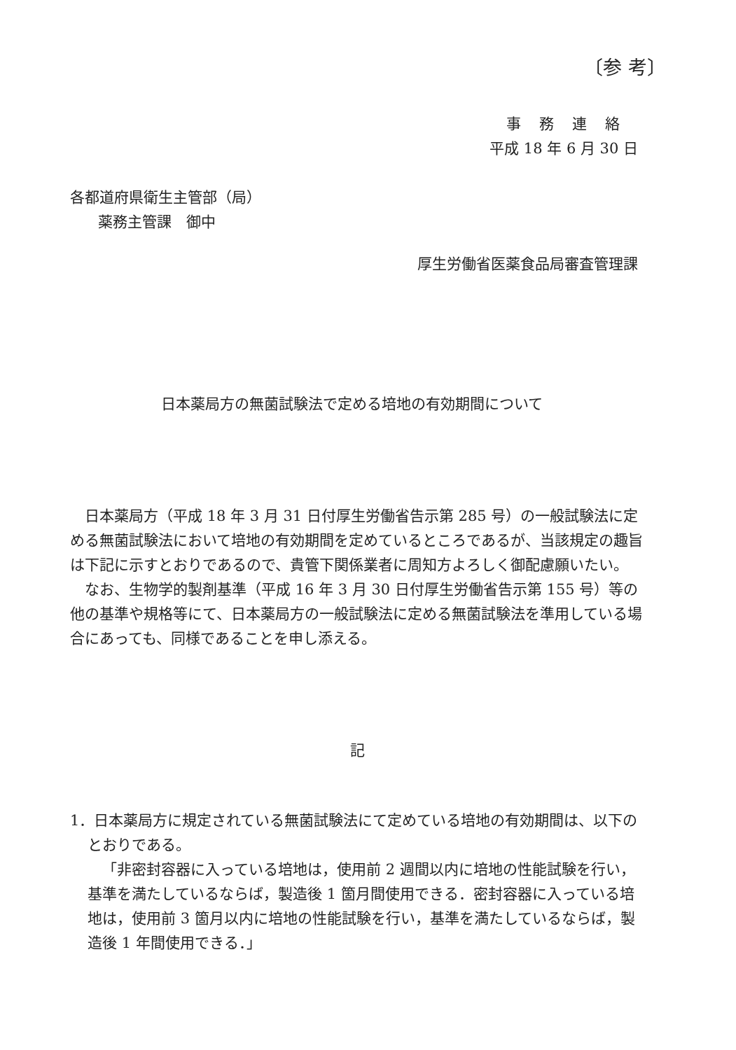〔参 考〕
事務連絡
平成 18 年 6 月 30 日
各都道府県衛生主管部（局）
薬務主管課　御中
厚生労働省医薬食品局審査管理課
日本薬局方の無菌試験法で定める培地の有効期間について
日本薬局方（平成 18 年 3 月 31 日付厚生労働省告示第 285 号）の一般試験法に定める無菌試験法において培地の有効期間を定めているところであるが、当該規定の趣旨は下記に示すとおりであるので、貴管下関係業者に周知方よろしく御配慮願いたい。
なお、生物学的製剤基準（平成 16 年 3 月 30 日付厚生労働省告示第 155 号）等の他の基準や規格等にて、日本薬局方の一般試験法に定める無菌試験法を準用している場合にあっても、同様であることを申し添える。
記
1．日本薬局方に規定されている無菌試験法にて定めている培地の有効期間は、以下のとおりである。
「非密封容器に入っている培地は，使用前 2 週間以内に培地の性能試験を行い，基準を満たしているならば，製造後 1 箇月間使用できる．密封容器に入っている培地は，使用前 3 箇月以内に培地の性能試験を行い，基準を満たしているならば，製造後 1 年間使用できる．」